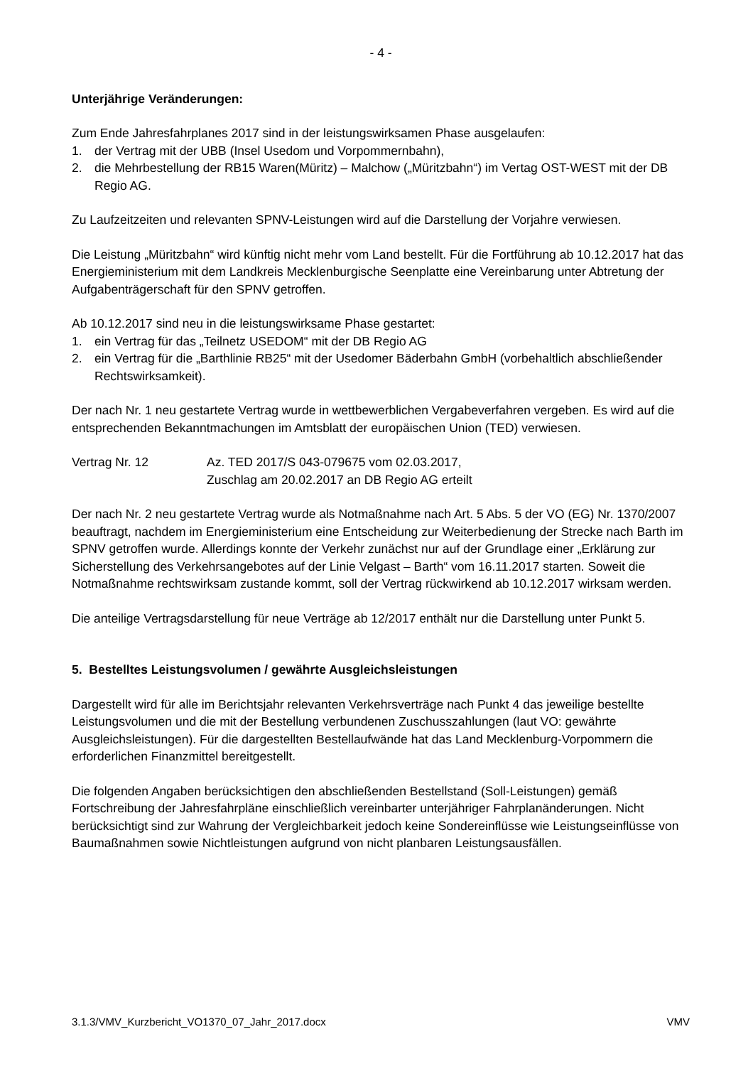- 4 -
Unterjährige Veränderungen:
Zum Ende Jahresfahrplanes 2017 sind in der leistungswirksamen Phase ausgelaufen:
1. der Vertrag mit der UBB (Insel Usedom und Vorpommernbahn),
2. die Mehrbestellung der RB15 Waren(Müritz) – Malchow („Müritzbahn“) im Vertag OST-WEST mit der DB Regio AG.
Zu Laufzeitzeiten und relevanten SPNV-Leistungen wird auf die Darstellung der Vorjahre verwiesen.
Die Leistung „Müritzbahn“ wird künftig nicht mehr vom Land bestellt. Für die Fortführung ab 10.12.2017 hat das Energieministerium mit dem Landkreis Mecklenburgische Seenplatte eine Vereinbarung unter Abtretung der Aufgabenträgerschaft für den SPNV getroffen.
Ab 10.12.2017 sind neu in die leistungswirksame Phase gestartet:
1. ein Vertrag für das „Teilnetz USEDOM“ mit der DB Regio AG
2. ein Vertrag für die „Barthlinie RB25“ mit der Usedomer Bäderbahn GmbH (vorbehaltlich abschließender Rechtswirksamkeit).
Der nach Nr. 1 neu gestartete Vertrag wurde in wettbewerblichen Vergabeverfahren vergeben. Es wird auf die entsprechenden Bekanntmachungen im Amtsblatt der europäischen Union (TED) verwiesen.
Vertrag Nr. 12 Az. TED 2017/S 043-079675 vom 02.03.2017,
Zuschlag am 20.02.2017 an DB Regio AG erteilt
Der nach Nr. 2 neu gestartete Vertrag wurde als Notmaßnahme nach Art. 5 Abs. 5 der VO (EG) Nr. 1370/2007 beauftragt, nachdem im Energieministerium eine Entscheidung zur Weiterbedienung der Strecke nach Barth im SPNV getroffen wurde. Allerdings konnte der Verkehr zunächst nur auf der Grundlage einer „Erklärung zur Sicherstellung des Verkehrsangebotes auf der Linie Velgast – Barth“ vom 16.11.2017 starten. Soweit die Notmaßnahme rechtswirksam zustande kommt, soll der Vertrag rückwirkend ab 10.12.2017 wirksam werden.
Die anteilige Vertragsdarstellung für neue Verträge ab 12/2017 enthält nur die Darstellung unter Punkt 5.
5. Bestelltes Leistungsvolumen / gewährte Ausgleichsleistungen
Dargestellt wird für alle im Berichtsjahr relevanten Verkehrsverträge nach Punkt 4 das jeweilige bestellte Leistungsvolumen und die mit der Bestellung verbundenen Zuschusszahlungen (laut VO: gewährte Ausgleichsleistungen). Für die dargestellten Bestellaufwände hat das Land Mecklenburg-Vorpommern die erforderlichen Finanzmittel bereitgestellt.
Die folgenden Angaben berücksichtigen den abschließenden Bestellstand (Soll-Leistungen) gemäß Fortschreibung der Jahresfahrpläne einschließlich vereinbarter unterjähriger Fahrplanänderungen. Nicht berücksichtigt sind zur Wahrung der Vergleichbarkeit jedoch keine Sondereinflüsse wie Leistungseinflüsse von Baumaßnahmen sowie Nichtleistungen aufgrund von nicht planbaren Leistungsausfällen.
3.1.3/VMV_Kurzbericht_VO1370_07_Jahr_2017.docx VMV